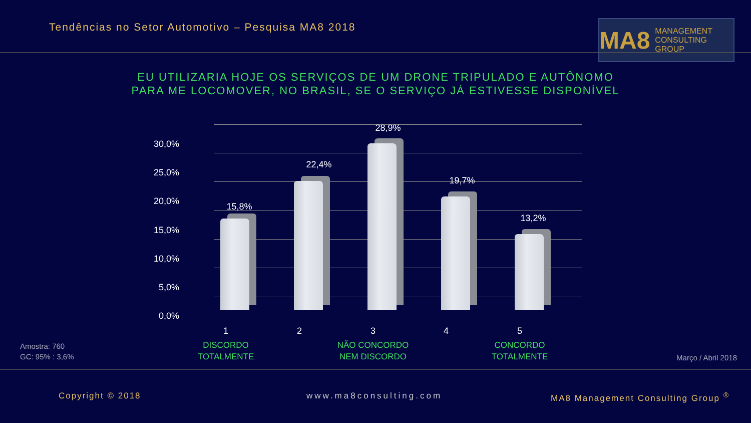Tendências no Setor Automotivo – Pesquisa MA8 2018
MA8 MANAGEMENT
CONSULTING GROUP
EU UTILIZARIA HOJE OS SERVIÇOS DE UM DRONE TRIPULADO E AUTÔNOMO
PARA ME LOCOMOVER, NO BRASIL, SE O SERVIÇO JÁ ESTIVESSE DISPONÍVEL
30,0%
25,0%
20,0%
15,0%
10,0%
5,0%
0,0%
15,8%
22,4%
28,9%
19,7%
13,2%
1
DISCORDO
TOTALMENTE
2
3
NÃO CONCORDO
NEM DISCORDO
4
5
CONCORDO
TOTALMENTE
Amostra: 760
GC: 95% : 3,6%
Março / Abril 2018
Copyright © 2018 www.ma8consulting.com
MA8 Management Consulting Group <sup>®</sup>